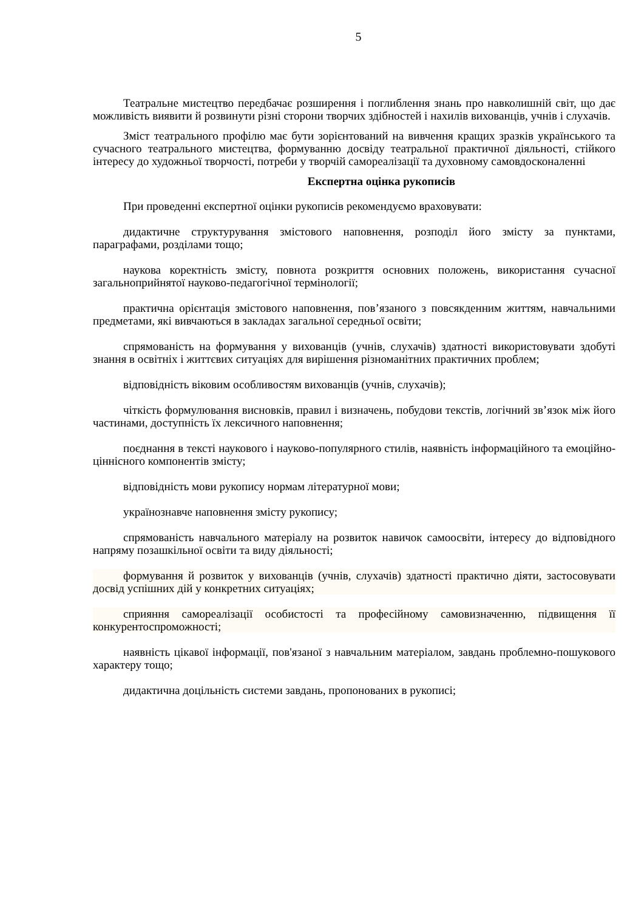5
Театральне мистецтво передбачає розширення і поглиблення знань про навколишній світ, що дає можливість виявити й розвинути різні сторони творчих здібностей і нахилів вихованців, учнів і слухачів.
Зміст театрального профілю має бути зорієнтований на вивчення кращих зразків українського та сучасного театрального мистецтва, формуванню досвіду театральної практичної діяльності, стійкого інтересу до художньої творчості, потреби у творчій самореалізації та духовному самовдосконаленні
Експертна оцінка рукописів
При проведенні експертної оцінки рукописів рекомендуємо враховувати:
дидактичне структурування змістового наповнення, розподіл його змісту за пунктами, параграфами, розділами тощо;
наукова коректність змісту, повнота розкриття основних положень, використання сучасної загальноприйнятої науково-педагогічної термінології;
практична орієнтація змістового наповнення, пов’язаного з повсякденним життям, навчальними предметами, які вивчаються в закладах загальної середньої освіти;
спрямованість на формування у вихованців (учнів, слухачів) здатності використовувати здобуті знання в освітніх і життєвих ситуаціях для вирішення різноманітних практичних проблем;
відповідність віковим особливостям вихованців (учнів, слухачів);
чіткість формулювання висновків, правил і визначень, побудови текстів, логічний зв’язок між його частинами, доступність їх лексичного наповнення;
поєднання в тексті наукового і науково-популярного стилів, наявність інформаційного та емоційно-ціннісного компонентів змісту;
відповідність мови рукопису нормам літературної мови;
українознавче наповнення змісту рукопису;
спрямованість навчального матеріалу на розвиток навичок самоосвіти, інтересу до відповідного напряму позашкільної освіти та виду діяльності;
формування й розвиток у вихованців (учнів, слухачів) здатності практично діяти, застосовувати досвід успішних дій у конкретних ситуаціях;
сприяння самореалізації особистості та професійному самовизначенню, підвищення її конкурентоспроможності;
наявність цікавої інформації, пов'язаної з навчальним матеріалом, завдань проблемно-пошукового характеру тощо;
дидактична доцільність системи завдань, пропонованих в рукописі;